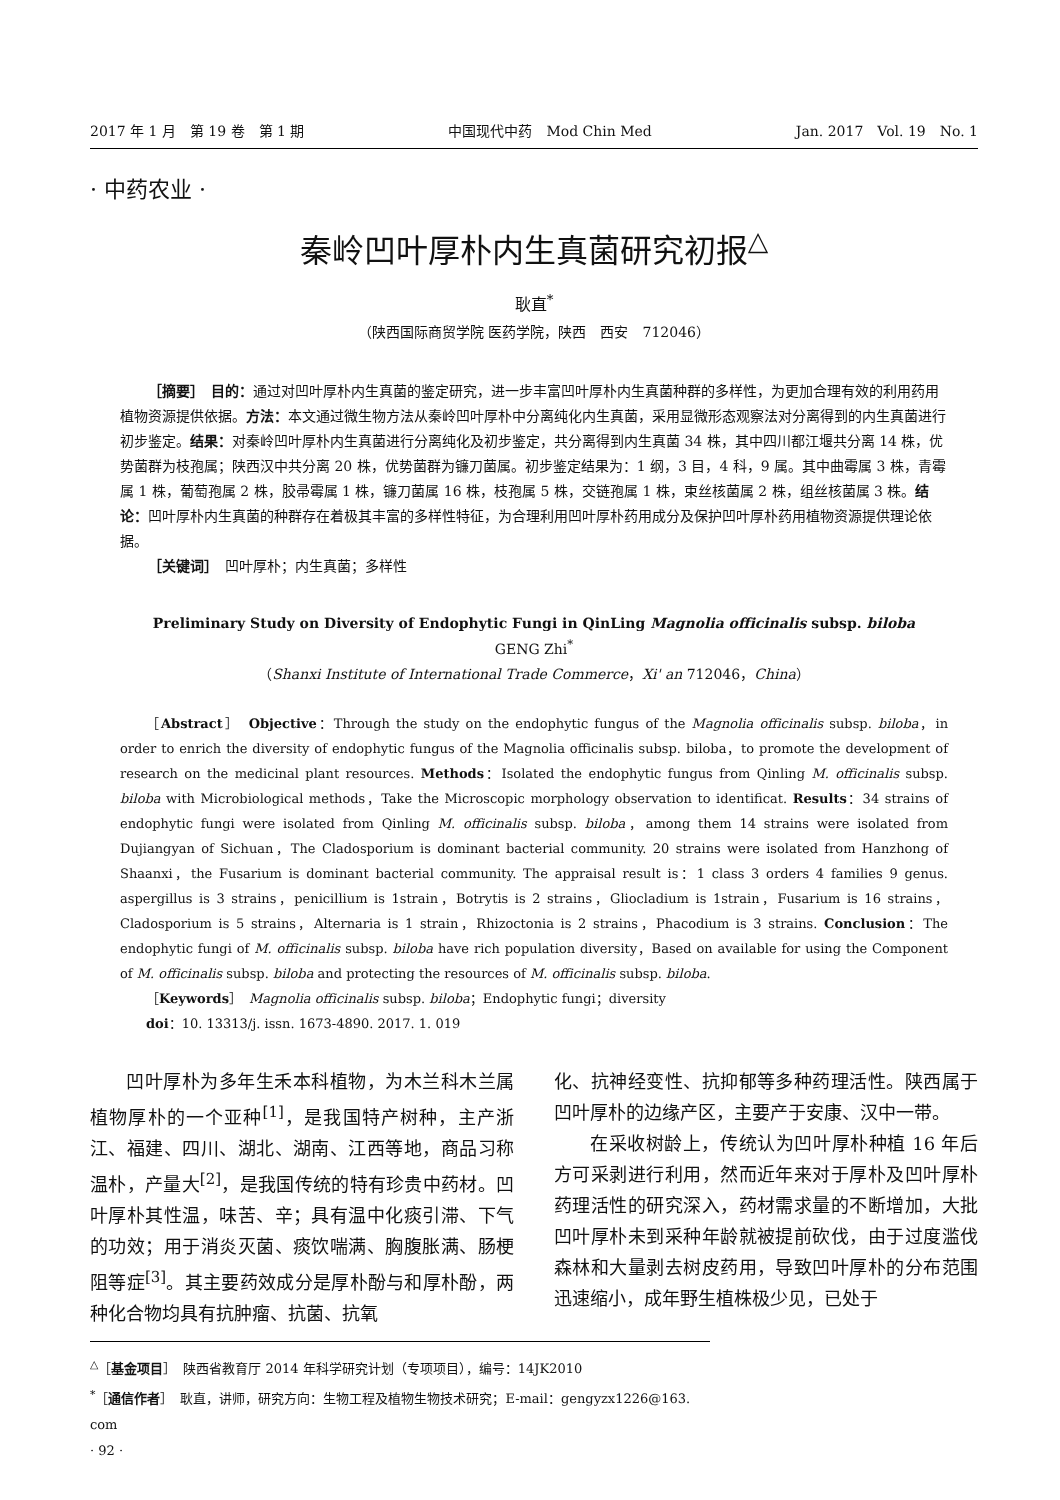2017 年 1 月　第 19 卷　第 1 期 中国现代中药　Mod Chin Med Jan. 2017　Vol. 19　No. 1
· 中药农业 ·
秦岭凹叶厚朴内生真菌研究初报<sup>△</sup>
耿直<sup>*</sup>
（陕西国际商贸学院 医药学院，陕西　西安　712046）
［摘要］　目的：通过对凹叶厚朴内生真菌的鉴定研究，进一步丰富凹叶厚朴内生真菌种群的多样性，为更加合理有效的利用药用植物资源提供依据。方法：本文通过微生物方法从秦岭凹叶厚朴中分离纯化内生真菌，采用显微形态观察法对分离得到的内生真菌进行初步鉴定。结果：对秦岭凹叶厚朴内生真菌进行分离纯化及初步鉴定，共分离得到内生真菌 34 株，其中四川都江堰共分离 14 株，优势菌群为枝孢属；陕西汉中共分离 20 株，优势菌群为镰刀菌属。初步鉴定结果为：1 纲，3 目，4 科，9 属。其中曲霉属 3 株，青霉属 1 株，葡萄孢属 2 株，胶帚霉属 1 株，镰刀菌属 16 株，枝孢属 5 株，交链孢属 1 株，束丝核菌属 2 株，组丝核菌属 3 株。结论：凹叶厚朴内生真菌的种群存在着极其丰富的多样性特征，为合理利用凹叶厚朴药用成分及保护凹叶厚朴药用植物资源提供理论依据。
［关键词］　凹叶厚朴；内生真菌；多样性
Preliminary Study on Diversity of Endophytic Fungi in QinLing Magnolia officinalis subsp. biloba
GENG Zhi<sup>*</sup>
（Shanxi Institute of International Trade Commerce，Xi' an 712046，China）
［Abstract］　Objective：Through the study on the endophytic fungus of the Magnolia officinalis subsp. biloba，in order to enrich the diversity of endophytic fungus of the Magnolia officinalis subsp. biloba，to promote the development of research on the medicinal plant resources. Methods：Isolated the endophytic fungus from Qinling M. officinalis subsp. biloba with Microbiological methods，Take the Microscopic morphology observation to identificat. Results：34 strains of endophytic fungi were isolated from Qinling M. officinalis subsp. biloba，among them 14 strains were isolated from Dujiangyan of Sichuan，The Cladosporium is dominant bacterial community. 20 strains were isolated from Hanzhong of Shaanxi，the Fusarium is dominant bacterial community. The appraisal result is：1 class 3 orders 4 families 9 genus. aspergillus is 3 strains，penicillium is 1strain，Botrytis is 2 strains，Gliocladium is 1strain，Fusarium is 16 strains，Cladosporium is 5 strains，Alternaria is 1 strain，Rhizoctonia is 2 strains，Phacodium is 3 strains. Conclusion：The endophytic fungi of M. officinalis subsp. biloba have rich population diversity，Based on available for using the Component of M. officinalis subsp. biloba and protecting the resources of M. officinalis subsp. biloba.
［Keywords］　Magnolia officinalis subsp. biloba；Endophytic fungi；diversity
doi：10. 13313/j. issn. 1673-4890. 2017. 1. 019
凹叶厚朴为多年生禾本科植物，为木兰科木兰属植物厚朴的一个亚种<sup>[1]</sup>，是我国特产树种，主产浙江、福建、四川、湖北、湖南、江西等地，商品习称温朴，产量大<sup>[2]</sup>，是我国传统的特有珍贵中药材。凹叶厚朴其性温，味苦、辛；具有温中化痰引滞、下气的功效；用于消炎灭菌、痰饮喘满、胸腹胀满、肠梗阻等症<sup>[3]</sup>。其主要药效成分是厚朴酚与和厚朴酚，两种化合物均具有抗肿瘤、抗菌、抗氧
化、抗神经变性、抗抑郁等多种药理活性。陕西属于凹叶厚朴的边缘产区，主要产于安康、汉中一带。
在采收树龄上，传统认为凹叶厚朴种植 16 年后方可采剥进行利用，然而近年来对于厚朴及凹叶厚朴药理活性的研究深入，药材需求量的不断增加，大批凹叶厚朴未到采种年龄就被提前砍伐，由于过度滥伐森林和大量剥去树皮药用，导致凹叶厚朴的分布范围迅速缩小，成年野生植株极少见，已处于
<sup>△</sup>［基金项目］　陕西省教育厅 2014 年科学研究计划（专项项目），编号：14JK2010
<sup>*</sup>［通信作者］　耿直，讲师，研究方向：生物工程及植物生物技术研究；E-mail：gengyzx1226@163. com
· 92 ·